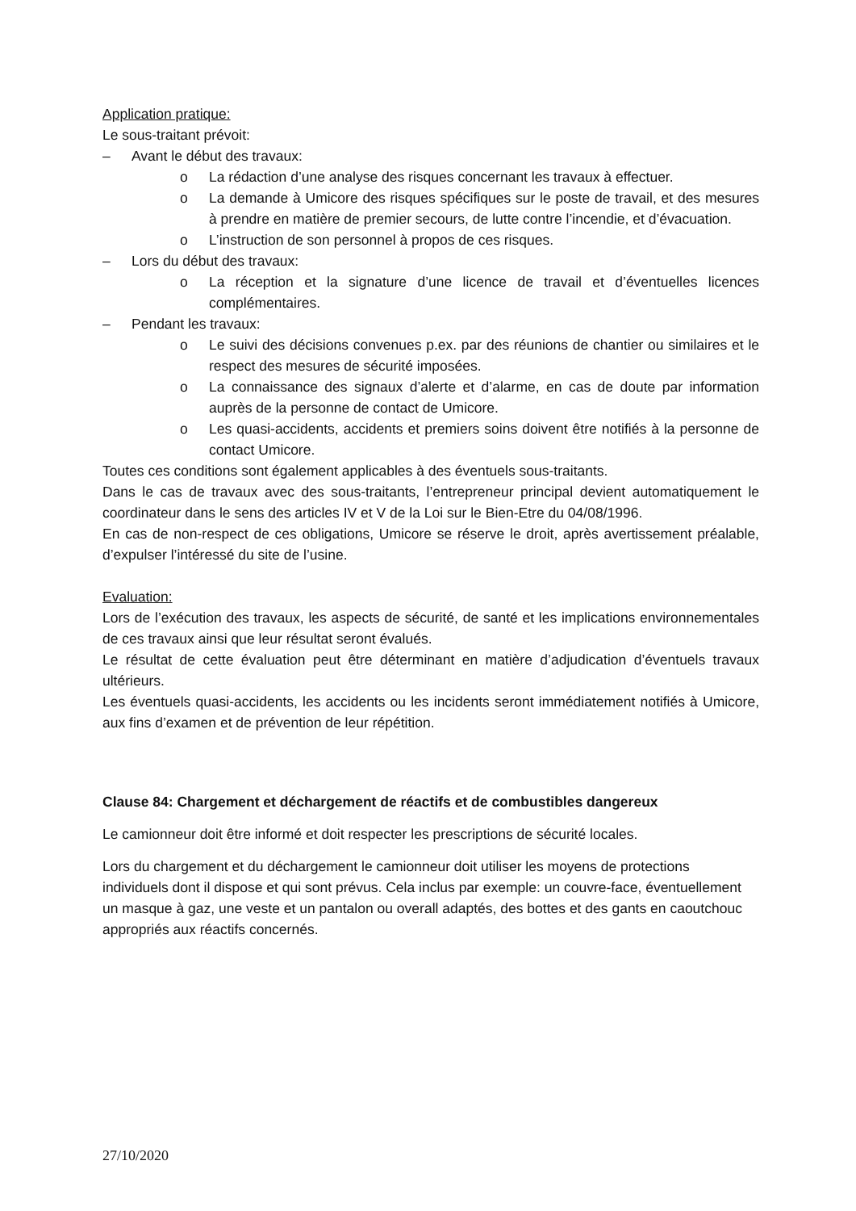Application pratique:
Le sous-traitant prévoit:
– Avant le début des travaux:
o La rédaction d’une analyse des risques concernant les travaux à effectuer.
o La demande à Umicore des risques spécifiques sur le poste de travail, et des mesures à prendre en matière de premier secours, de lutte contre l’incendie, et d’évacuation.
o L’instruction de son personnel à propos de ces risques.
– Lors du début des travaux:
o La réception et la signature d’une licence de travail et d’éventuelles licences complémentaires.
– Pendant les travaux:
o Le suivi des décisions convenues p.ex. par des réunions de chantier ou similaires et le respect des mesures de sécurité imposées.
o La connaissance des signaux d’alerte et d’alarme, en cas de doute par information auprès de la personne de contact de Umicore.
o Les quasi-accidents, accidents et premiers soins doivent être notifiés à la personne de contact Umicore.
Toutes ces conditions sont également applicables à des éventuels sous-traitants.
Dans le cas de travaux avec des sous-traitants, l’entrepreneur principal devient automatiquement le coordinateur dans le sens des articles IV et V de la Loi sur le Bien-Etre du 04/08/1996.
En cas de non-respect de ces obligations, Umicore se réserve le droit, après avertissement préalable, d’expulser l’intéressé du site de l’usine.
Evaluation:
Lors de l’exécution des travaux, les aspects de sécurité, de santé et les implications environnementales de ces travaux ainsi que leur résultat seront évalués.
Le résultat de cette évaluation peut être déterminant en matière d’adjudication d’éventuels travaux ultérieurs.
Les éventuels quasi-accidents, les accidents ou les incidents seront immédiatement notifiés à Umicore, aux fins d’examen et de prévention de leur répétition.
Clause 84: Chargement et déchargement de réactifs et de combustibles dangereux
Le camionneur doit être informé et doit respecter les prescriptions de sécurité locales.
Lors du chargement et du déchargement le camionneur doit utiliser les moyens de protections individuels dont il dispose et qui sont prévus. Cela inclus par exemple: un couvre-face, éventuellement un masque à gaz, une veste et un pantalon ou overall adaptés, des bottes et des gants en caoutchouc appropriés aux réactifs concernés.
27/10/2020